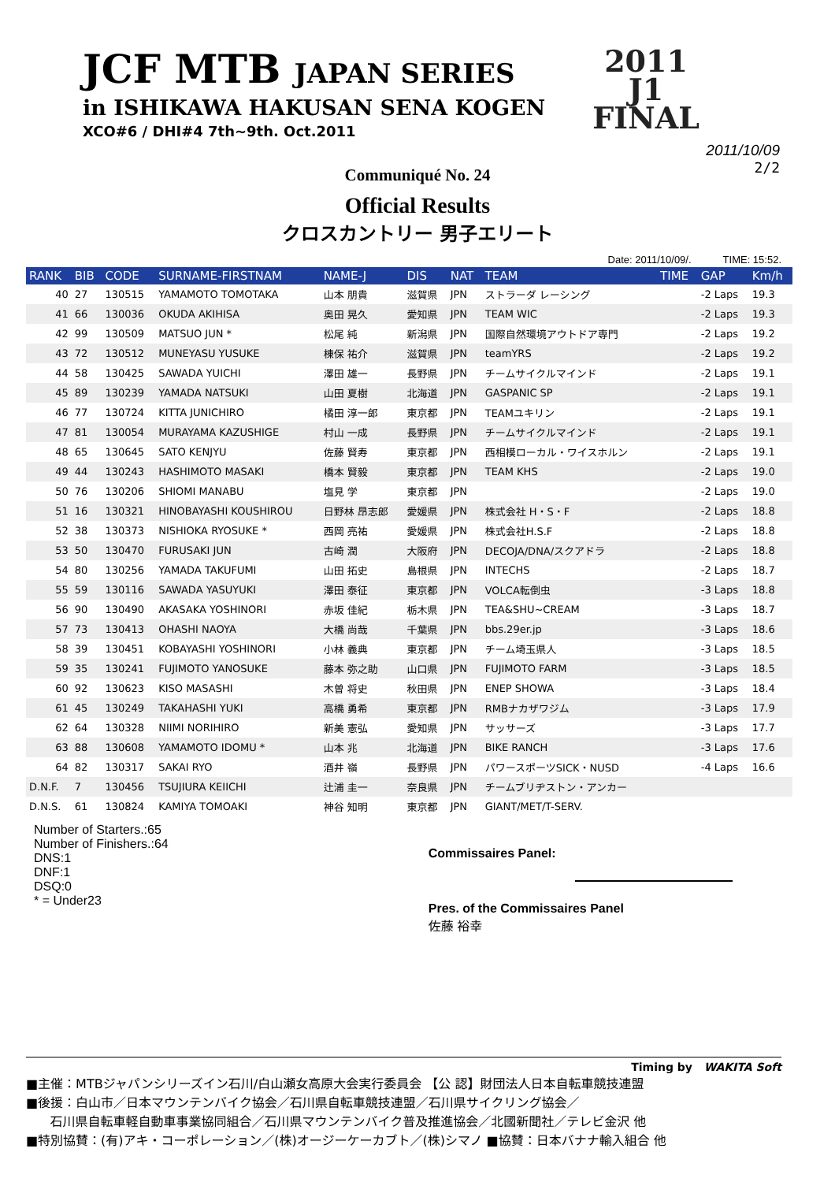JCF MTB JAPAN SERIES
in ISHIKAWA HAKUSAN SENA KOGEN
XCO#6 / DHI#4 7th~9th. Oct.2011
2011
J1
FINAL
2011/10/09
2/2
Communiqué No. 24
Official Results
クロスカントリー 男子エリート
Date: 2011/10/09/. TIME: 15:52.
| RANK | BIB | CODE | SURNAME-FIRSTNAM | NAME-J | DIS | NAT | TEAM | TIME | GAP | Km/h |
| --- | --- | --- | --- | --- | --- | --- | --- | --- | --- | --- |
| 40 | 27 | 130515 | YAMAMOTO TOMOTAKA | 山本 朋貴 | 滋賀県 | JPN | ストラーダ レーシング | | -2 Laps | 19.3 |
| 41 | 66 | 130036 | OKUDA AKIHISA | 奥田 晃久 | 愛知県 | JPN | TEAM WIC | | -2 Laps | 19.3 |
| 42 | 99 | 130509 | MATSUO JUN * | 松尾 純 | 新潟県 | JPN | 国際自然環境アウトドア専門 | | -2 Laps | 19.2 |
| 43 | 72 | 130512 | MUNEYASU YUSUKE | 棟保 祐介 | 滋賀県 | JPN | teamYRS | | -2 Laps | 19.2 |
| 44 | 58 | 130425 | SAWADA YUICHI | 澤田 雄一 | 長野県 | JPN | チームサイクルマインド | | -2 Laps | 19.1 |
| 45 | 89 | 130239 | YAMADA NATSUKI | 山田 夏樹 | 北海道 | JPN | GASPANIC SP | | -2 Laps | 19.1 |
| 46 | 77 | 130724 | KITTA JUNICHIRO | 橘田 淳一郎 | 東京都 | JPN | TEAMユキリン | | -2 Laps | 19.1 |
| 47 | 81 | 130054 | MURAYAMA KAZUSHIGE | 村山 一成 | 長野県 | JPN | チームサイクルマインド | | -2 Laps | 19.1 |
| 48 | 65 | 130645 | SATO KENJYU | 佐藤 賢寿 | 東京都 | JPN | 西相模ローカル・ワイスホルン | | -2 Laps | 19.1 |
| 49 | 44 | 130243 | HASHIMOTO MASAKI | 橋本 賢毅 | 東京都 | JPN | TEAM KHS | | -2 Laps | 19.0 |
| 50 | 76 | 130206 | SHIOMI MANABU | 塩見 学 | 東京都 | JPN | | | -2 Laps | 19.0 |
| 51 | 16 | 130321 | HINOBAYASHI KOUSHIROU | 日野林 昂志郎 | 愛媛県 | JPN | 株式会社 H・S・F | | -2 Laps | 18.8 |
| 52 | 38 | 130373 | NISHIOKA RYOSUKE * | 西岡 亮祐 | 愛媛県 | JPN | 株式会社H.S.F | | -2 Laps | 18.8 |
| 53 | 50 | 130470 | FURUSAKI JUN | 古崎 潤 | 大阪府 | JPN | DECOJA/DNA/スクアドラ | | -2 Laps | 18.8 |
| 54 | 80 | 130256 | YAMADA TAKUFUMI | 山田 拓史 | 島根県 | JPN | INTECHS | | -2 Laps | 18.7 |
| 55 | 59 | 130116 | SAWADA YASUYUKI | 澤田 泰征 | 東京都 | JPN | VOLCA転倒虫 | | -3 Laps | 18.8 |
| 56 | 90 | 130490 | AKASAKA YOSHINORI | 赤坂 佳紀 | 栃木県 | JPN | TEA&SHU~CREAM | | -3 Laps | 18.7 |
| 57 | 73 | 130413 | OHASHI NAOYA | 大橋 尚哉 | 千葉県 | JPN | bbs.29er.jp | | -3 Laps | 18.6 |
| 58 | 39 | 130451 | KOBAYASHI YOSHINORI | 小林 義典 | 東京都 | JPN | チーム埼玉県人 | | -3 Laps | 18.5 |
| 59 | 35 | 130241 | FUJIMOTO YANOSUKE | 藤本 弥之助 | 山口県 | JPN | FUJIMOTO FARM | | -3 Laps | 18.5 |
| 60 | 92 | 130623 | KISO MASASHI | 木曽 将史 | 秋田県 | JPN | ENEP SHOWA | | -3 Laps | 18.4 |
| 61 | 45 | 130249 | TAKAHASHI YUKI | 高橋 勇希 | 東京都 | JPN | RMBナカザワジム | | -3 Laps | 17.9 |
| 62 | 64 | 130328 | NIIMI NORIHIRO | 新美 憲弘 | 愛知県 | JPN | サッサーズ | | -3 Laps | 17.7 |
| 63 | 88 | 130608 | YAMAMOTO IDOMU * | 山本 兆 | 北海道 | JPN | BIKE RANCH | | -3 Laps | 17.6 |
| 64 | 82 | 130317 | SAKAI RYO | 酒井 嶺 | 長野県 | JPN | パワースポーツSICK・NUSD | | -4 Laps | 16.6 |
| D.N.F. | 7 | 130456 | TSUJIURA KEIICHI | 辻浦 圭一 | 奈良県 | JPN | チームブリヂストン・アンカー | | | |
| D.N.S. | 61 | 130824 | KAMIYA TOMOAKI | 神谷 知明 | 東京都 | JPN | GIANT/MET/T-SERV. | | | |
Number of Starters.:65
Number of Finishers.:64
DNS:1
DNF:1
DSQ:0
* = Under23
Commissaires Panel:
Pres. of the Commissaires Panel
佐藤 裕幸
Timing by WAKITA Soft
■主催：MTBジャパンシリーズイン石川/白山瀬女高原大会実行委員会 【公 認】財団法人日本自転車競技連盟
■後援：白山市／日本マウンテンバイク協会／石川県自転車競技連盟／石川県サイクリング協会／
石川県自転車軽自動車事業協同組合／石川県マウンテンバイク普及推進協会／北國新聞社／テレビ金沢 他
■特別協賛：(有)アキ・コーポレーション／(株)オージーケーカブト／(株)シマノ ■協賛：日本バナナ輸入組合 他